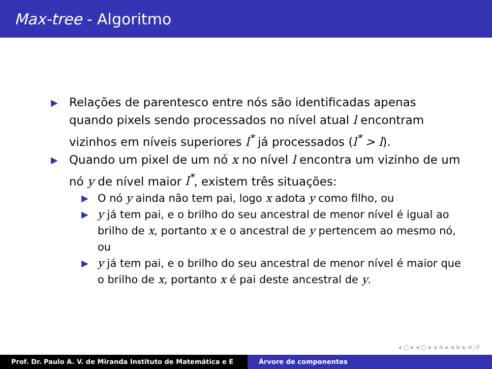Max-tree - Algoritmo
▶ Relações de parentesco entre nós são identificadas apenas quando pixels sendo processados no nível atual l encontram vizinhos em níveis superiores l<sup>*</sup> já processados (l<sup>*</sup> > l).
▶ Quando um pixel de um nó x no nível l encontra um vizinho de um nó y de nível maior l<sup>*</sup>, existem três situações:
▶ O nó y ainda não tem pai, logo x adota y como filho, ou
▶ y já tem pai, e o brilho do seu ancestral de menor nível é igual ao brilho de x, portanto x e o ancestral de y pertencem ao mesmo nó, ou
▶ y já tem pai, e o brilho do seu ancestral de menor nível é maior que o brilho de x, portanto x é pai deste ancestral de y.
◂ ▢ ▸ ◂ ▢ ▸ ◂ ≡ ▸ ◂ ≡ ▸ ≡ ↺
Prof. Dr. Paulo A. V. de Miranda Instituto de Matemática e E Árvore de componentes